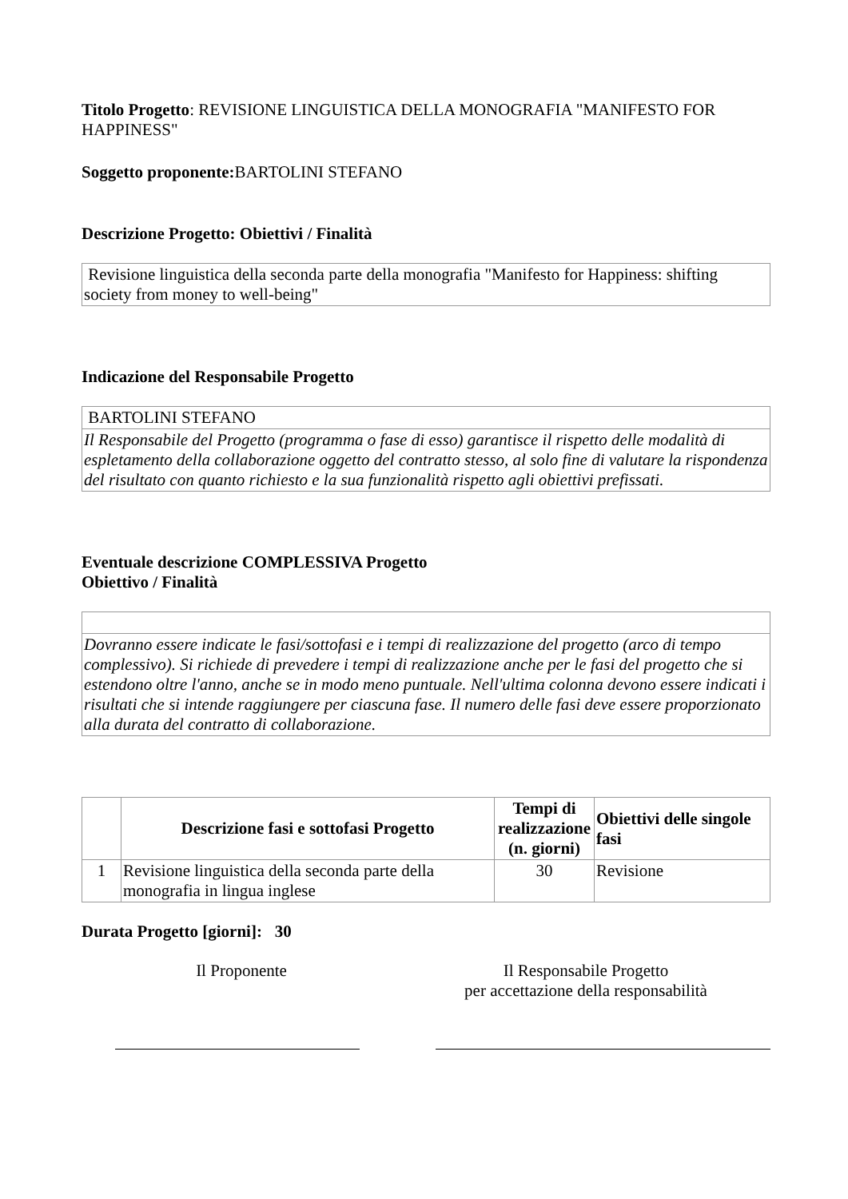Titolo Progetto: REVISIONE LINGUISTICA DELLA MONOGRAFIA "MANIFESTO FOR HAPPINESS"
Soggetto proponente: BARTOLINI STEFANO
Descrizione Progetto: Obiettivi / Finalità
| Revisione linguistica della seconda parte della monografia "Manifesto for Happiness: shifting society from money to well-being" |
Indicazione del Responsabile Progetto
| BARTOLINI STEFANO |
| Il Responsabile del Progetto (programma o fase di esso) garantisce il rispetto delle modalità di espletamento della collaborazione oggetto del contratto stesso, al solo fine di valutare la rispondenza del risultato con quanto richiesto e la sua funzionalità rispetto agli obiettivi prefissati. |
Eventuale descrizione COMPLESSIVA Progetto
Obiettivo / Finalità
| Dovranno essere indicate le fasi/sottofasi e i tempi di realizzazione del progetto (arco di tempo complessivo). Si richiede di prevedere i tempi di realizzazione anche per le fasi del progetto che si estendono oltre l'anno, anche se in modo meno puntuale. Nell'ultima colonna devono essere indicati i risultati che si intende raggiungere per ciascuna fase. Il numero delle fasi deve essere proporzionato alla durata del contratto di collaborazione. |
| | Descrizione fasi e sottofasi Progetto | Tempi di realizzazione (n. giorni) | Obiettivi delle singole fasi |
| --- | --- | --- | --- |
| 1 | Revisione linguistica della seconda parte della monografia in lingua inglese | 30 | Revisione |
Durata Progetto [giorni]: 30
Il Proponente Il Responsabile Progetto
per accettazione della responsabilità